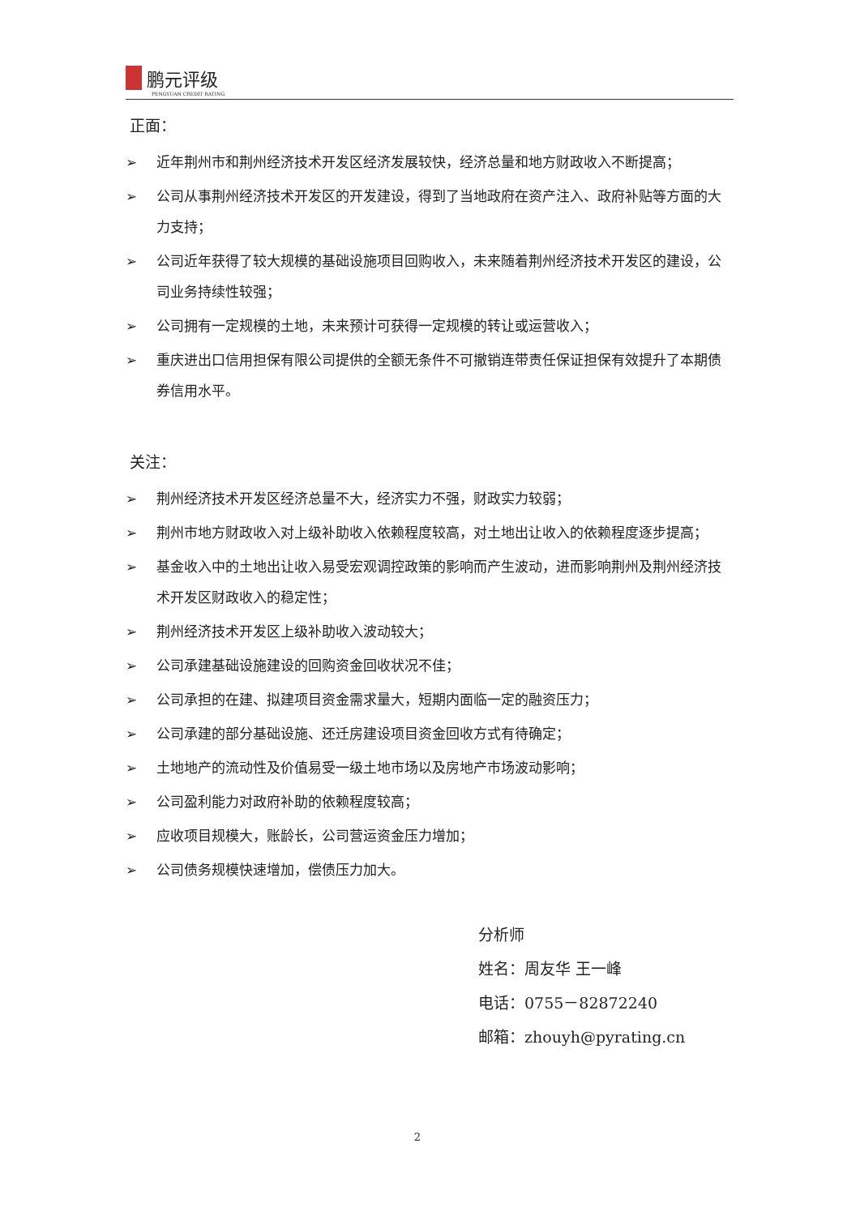鹏元评级
PENGYUAN CREDIT RATING
正面：
➢ 近年荆州市和荆州经济技术开发区经济发展较快，经济总量和地方财政收入不断提高；
➢ 公司从事荆州经济技术开发区的开发建设，得到了当地政府在资产注入、政府补贴等方面的大力支持；
➢ 公司近年获得了较大规模的基础设施项目回购收入，未来随着荆州经济技术开发区的建设，公司业务持续性较强；
➢ 公司拥有一定规模的土地，未来预计可获得一定规模的转让或运营收入；
➢ 重庆进出口信用担保有限公司提供的全额无条件不可撤销连带责任保证担保有效提升了本期债券信用水平。
关注：
➢ 荆州经济技术开发区经济总量不大，经济实力不强，财政实力较弱；
➢ 荆州市地方财政收入对上级补助收入依赖程度较高，对土地出让收入的依赖程度逐步提高；
➢ 基金收入中的土地出让收入易受宏观调控政策的影响而产生波动，进而影响荆州及荆州经济技术开发区财政收入的稳定性；
➢ 荆州经济技术开发区上级补助收入波动较大；
➢ 公司承建基础设施建设的回购资金回收状况不佳；
➢ 公司承担的在建、拟建项目资金需求量大，短期内面临一定的融资压力；
➢ 公司承建的部分基础设施、还迁房建设项目资金回收方式有待确定；
➢ 土地地产的流动性及价值易受一级土地市场以及房地产市场波动影响；
➢ 公司盈利能力对政府补助的依赖程度较高；
➢ 应收项目规模大，账龄长，公司营运资金压力增加；
➢ 公司债务规模快速增加，偿债压力加大。
分析师
姓名：周友华 王一峰
电话：0755－82872240
邮箱：zhouyh@pyrating.cn
2